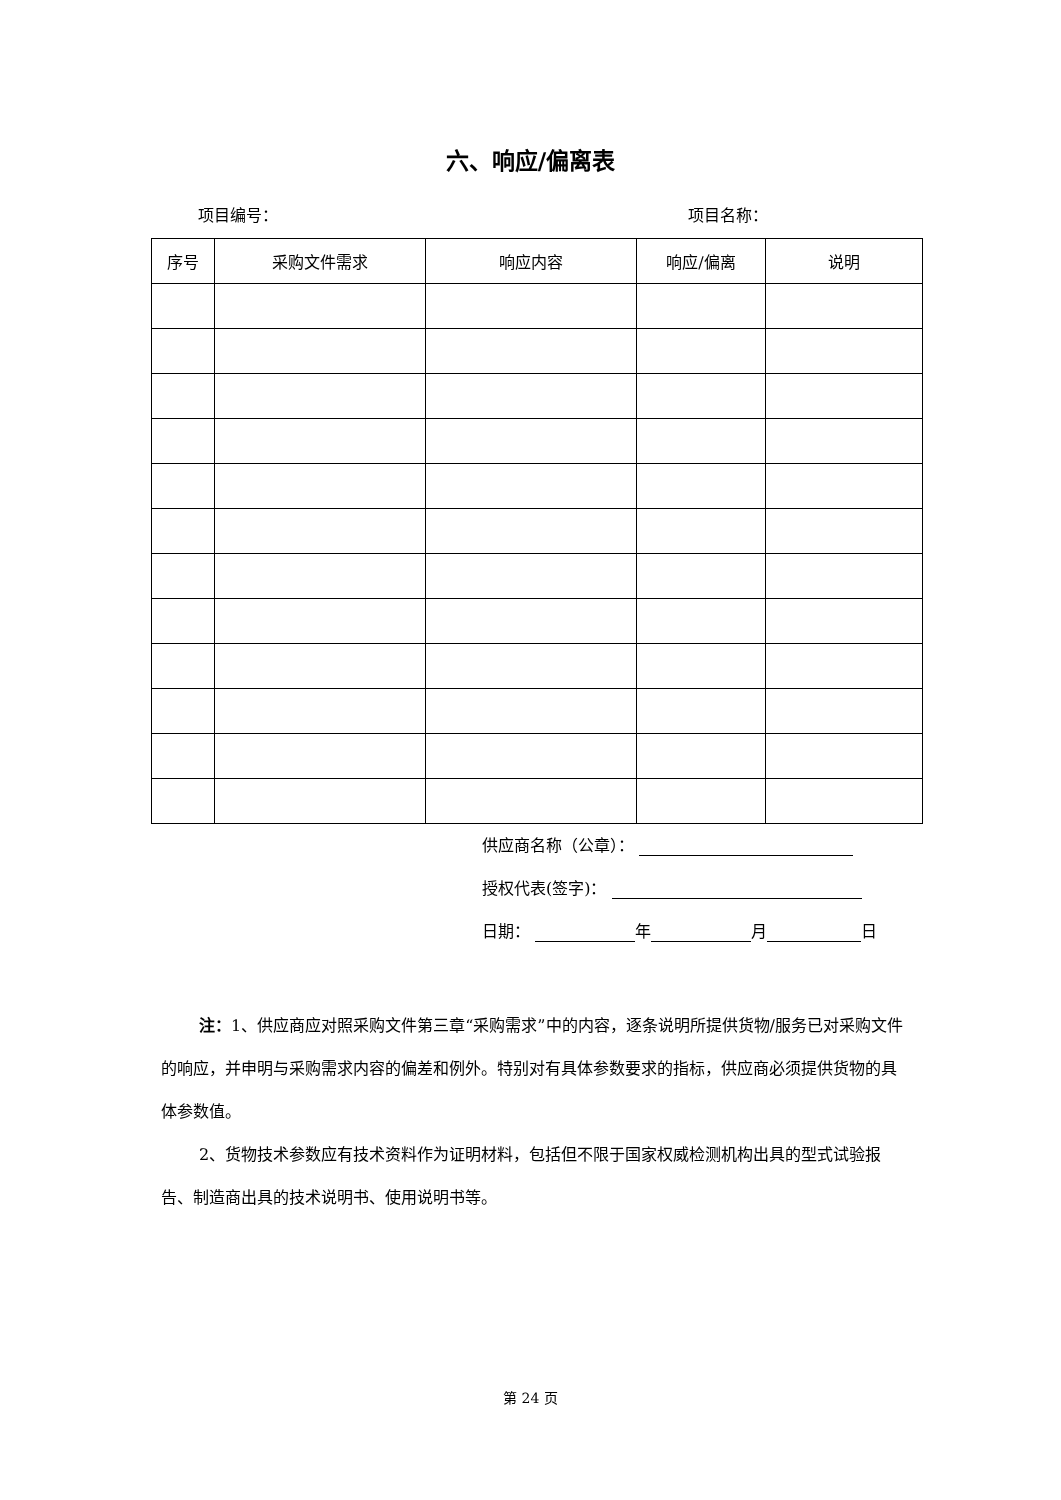六、响应/偏离表
项目编号： 项目名称：
| 序号 | 采购文件需求 | 响应内容 | 响应/偏离 | 说明 |
| --- | --- | --- | --- | --- |
供应商名称（公章）：
授权代表(签字)：
日期： 年 月 日
注：1、供应商应对照采购文件第三章“采购需求”中的内容，逐条说明所提供货物/服务已对采购文件的响应，并申明与采购需求内容的偏差和例外。特别对有具体参数要求的指标，供应商必须提供货物的具体参数值。
2、货物技术参数应有技术资料作为证明材料，包括但不限于国家权威检测机构出具的型式试验报告、制造商出具的技术说明书、使用说明书等。
第 24 页